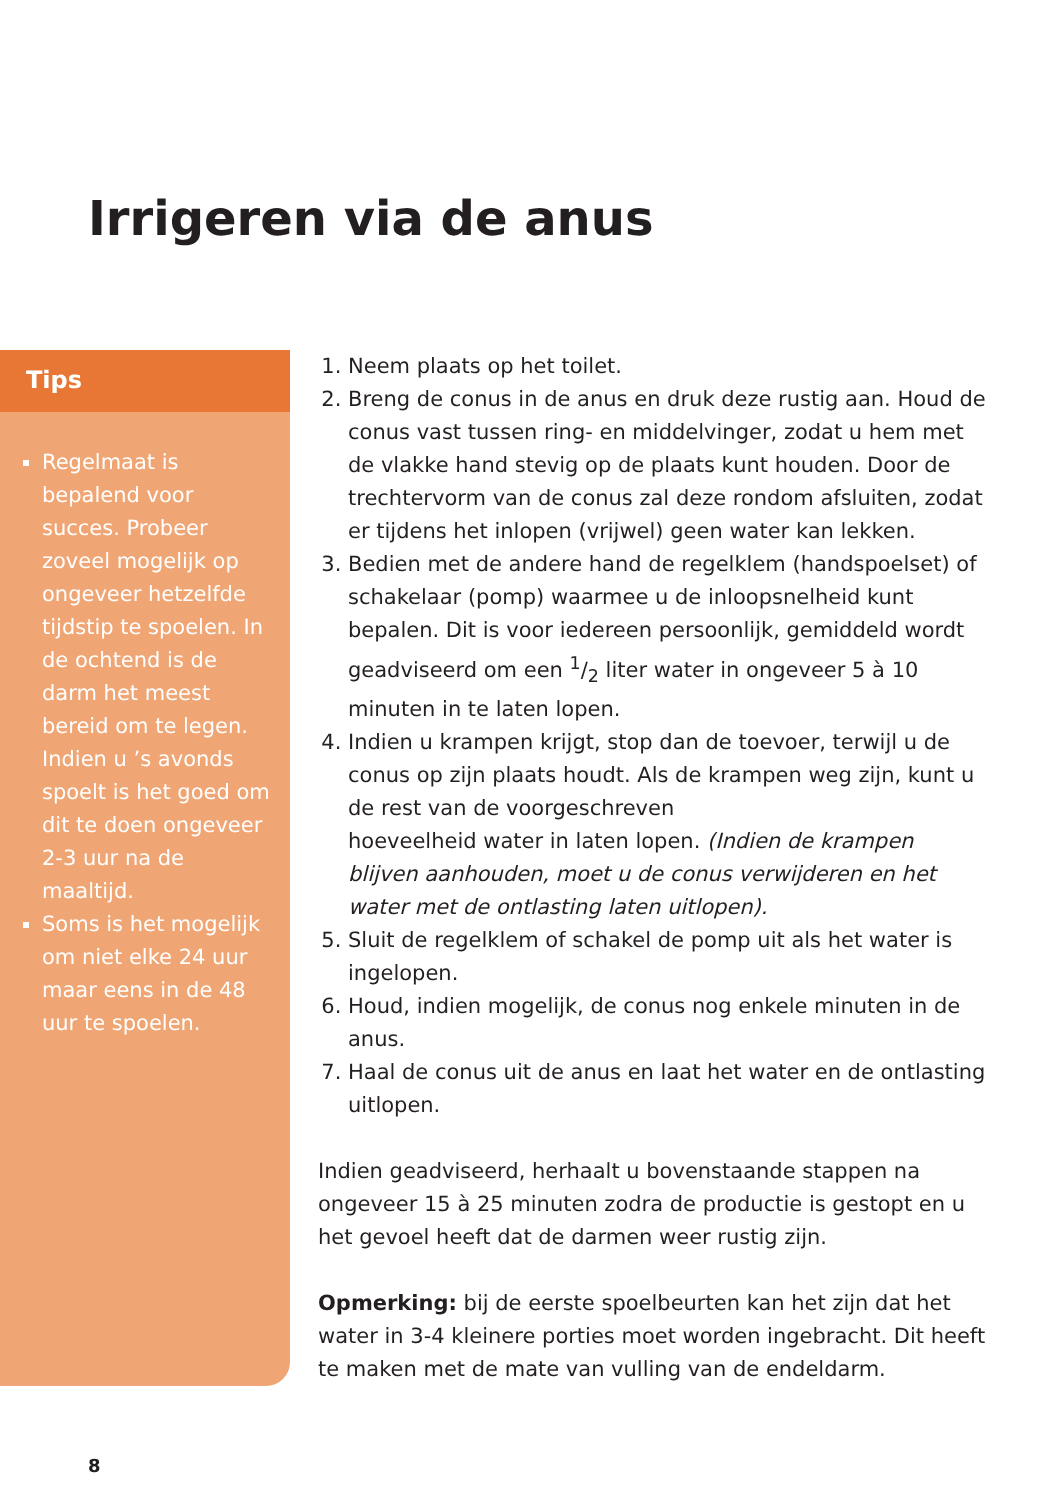Irrigeren via de anus
Tips
Regelmaat is bepalend voor succes. Probeer zoveel mogelijk op ongeveer hetzelfde tijdstip te spoelen. In de ochtend is de darm het meest bereid om te legen. Indien u ’s avonds spoelt is het goed om dit te doen ongeveer 2-3 uur na de maaltijd.
Soms is het mogelijk om niet elke 24 uur maar eens in de 48 uur te spoelen.
1. Neem plaats op het toilet.
2. Breng de conus in de anus en druk deze rustig aan. Houd de conus vast tussen ring- en middelvinger, zodat u hem met de vlakke hand stevig op de plaats kunt houden. Door de trechtervorm van de conus zal deze rondom afsluiten, zodat er tijdens het inlopen (vrijwel) geen water kan lekken.
3. Bedien met de andere hand de regelklem (handspoelset) of schakelaar (pomp) waarmee u de inloopsnelheid kunt bepalen. Dit is voor iedereen persoonlijk, gemiddeld wordt geadviseerd om een 1/2 liter water in ongeveer 5 à 10 minuten in te laten lopen.
4. Indien u krampen krijgt, stop dan de toevoer, terwijl u de conus op zijn plaats houdt. Als de krampen weg zijn, kunt u de rest van de voorgeschreven
hoeveelheid water in laten lopen. (Indien de krampen blijven aanhouden, moet u de conus verwijderen en het water met de ontlasting laten uitlopen).
5. Sluit de regelklem of schakel de pomp uit als het water is ingelopen.
6. Houd, indien mogelijk, de conus nog enkele minuten in de anus.
7. Haal de conus uit de anus en laat het water en de ontlasting uitlopen.
Indien geadviseerd, herhaalt u bovenstaande stappen na ongeveer 15 à 25 minuten zodra de productie is gestopt en u het gevoel heeft dat de darmen weer rustig zijn.
Opmerking: bij de eerste spoelbeurten kan het zijn dat het water in 3-4 kleinere porties moet worden ingebracht. Dit heeft te maken met de mate van vulling van de endeldarm.
8